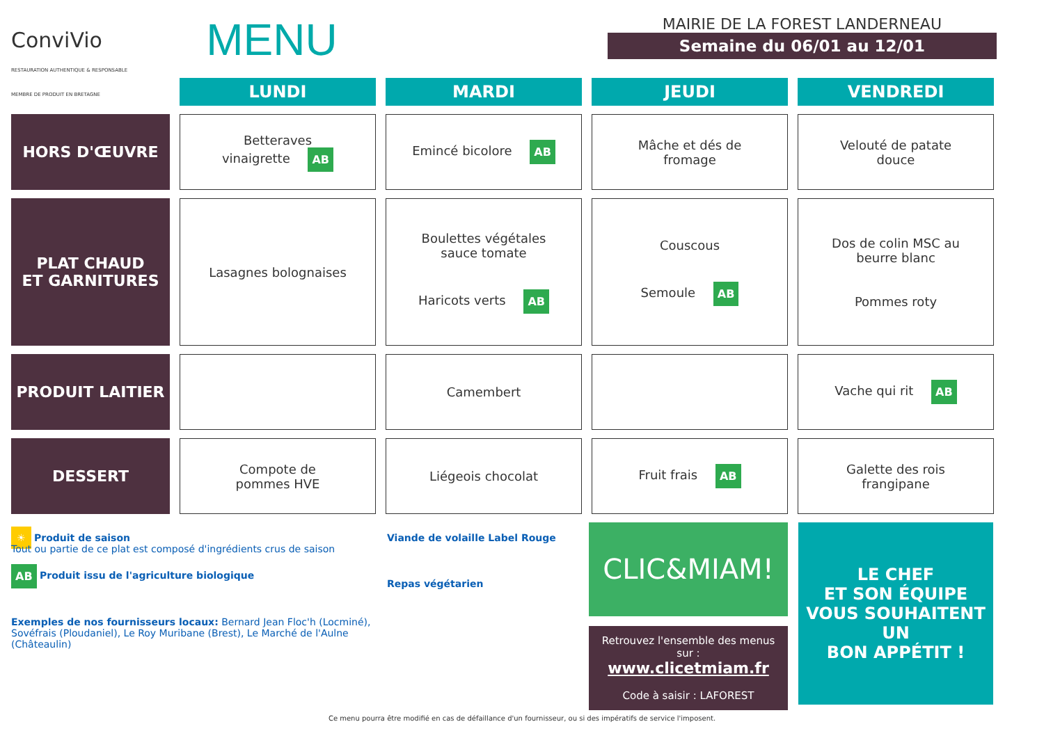ConviVio
RESTAURATION AUTHENTIQUE & RESPONSABLE
MEMBRE DE PRODUIT EN BRETAGNE
MENU
MAIRIE DE LA FOREST LANDERNEAU
Semaine du 06/01 au 12/01
| | LUNDI | MARDI | JEUDI | VENDREDI |
| HORS D'ŒUVRE | Betteraves vinaigrette AB | Emincé bicolore AB | Mâche et dés de fromage | Velouté de patate douce |
| PLAT CHAUD ET GARNITURES | Lasagnes bolognaises | Boulettes végétales sauce tomate Haricots verts AB | Couscous Semoule AB | Dos de colin MSC au beurre blanc Pommes roty |
| PRODUIT LAITIER | | Camembert | | Vache qui rit AB |
| DESSERT | Compote de pommes HVE | Liégeois chocolat | Fruit frais AB | Galette des rois frangipane |
☀ Produit de saison
Tout ou partie de ce plat est composé d'ingrédients crus de saison
AB Produit issu de l'agriculture biologique
Exemples de nos fournisseurs locaux: Bernard Jean Floc'h (Locminé), Sovéfrais (Ploudaniel), Le Roy Muribane (Brest), Le Marché de l'Aulne (Châteaulin)
Viande de volaille Label Rouge
Repas végétarien
CLIC&MIAM!
Retrouvez l'ensemble des menus sur :
www.clicetmiam.fr
Code à saisir : LAFOREST
LE CHEF
ET SON ÉQUIPE
VOUS SOUHAITENT UN
BON APPÉTIT !
Ce menu pourra être modifié en cas de défaillance d'un fournisseur, ou si des impératifs de service l'imposent.